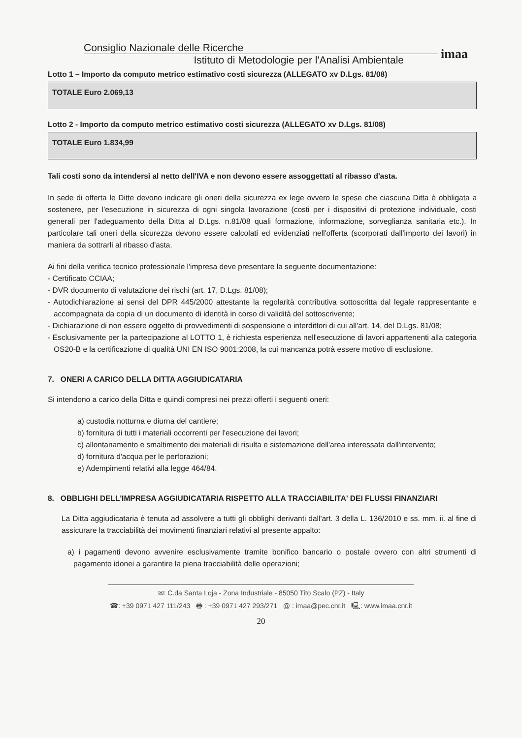Consiglio Nazionale delle Ricerche
Istituto di Metodologie per l'Analisi Ambientale
imaa
Lotto 1 – Importo da computo metrico estimativo costi sicurezza (ALLEGATO xv D.Lgs. 81/08)
TOTALE Euro 2.069,13
Lotto 2 - Importo da computo metrico estimativo costi sicurezza (ALLEGATO xv D.Lgs. 81/08)
TOTALE Euro 1.834,99
Tali costi sono da intendersi al netto dell'IVA e non devono essere assoggettati al ribasso d'asta.
In sede di offerta le Ditte devono indicare gli oneri della sicurezza ex lege ovvero le spese che ciascuna Ditta è obbligata a sostenere, per l'esecuzione in sicurezza di ogni singola lavorazione (costi per i dispositivi di protezione individuale, costi generali per l'adeguamento della Ditta al D.Lgs. n.81/08 quali formazione, informazione, sorveglianza sanitaria etc.). In particolare tali oneri della sicurezza devono essere calcolati ed evidenziati nell'offerta (scorporati dall'importo dei lavori) in maniera da sottrarli al ribasso d'asta.
Ai fini della verifica tecnico professionale l'impresa deve presentare la seguente documentazione:
- Certificato CCIAA;
- DVR documento di valutazione dei rischi (art. 17, D.Lgs. 81/08);
- Autodichiarazione ai sensi del DPR 445/2000 attestante la regolarità contributiva sottoscritta dal legale rappresentante e accompagnata da copia di un documento di identità in corso di validità del sottoscrivente;
- Dichiarazione di non essere oggetto di provvedimenti di sospensione o interdittori di cui all'art. 14, del D.Lgs. 81/08;
- Esclusivamente per la partecipazione al LOTTO 1, è richiesta esperienza nell'esecuzione di lavori appartenenti alla categoria OS20-B e la certificazione di qualità UNI EN ISO 9001:2008, la cui mancanza potrà essere motivo di esclusione.
7. ONERI A CARICO DELLA DITTA AGGIUDICATARIA
Si intendono a carico della Ditta e quindi compresi nei prezzi offerti i seguenti oneri:
a) custodia notturna e diurna del cantiere;
b) fornitura di tutti i materiali occorrenti per l'esecuzione dei lavori;
c) allontanamento e smaltimento dei materiali di risulta e sistemazione dell'area interessata dall'intervento;
d) fornitura d'acqua per le perforazioni;
e) Adempimenti relativi alla legge 464/84.
8. OBBLIGHI DELL'IMPRESA AGGIUDICATARIA RISPETTO ALLA TRACCIABILITA' DEI FLUSSI FINANZIARI
La Ditta aggiudicataria è tenuta ad assolvere a tutti gli obblighi derivanti dall'art. 3 della L. 136/2010 e ss. mm. ii. al fine di assicurare la tracciabilità dei movimenti finanziari relativi al presente appalto:
a) i pagamenti devono avvenire esclusivamente tramite bonifico bancario o postale ovvero con altri strumenti di pagamento idonei a garantire la piena tracciabilità delle operazioni;
✉: C.da Santa Loja - Zona Industriale - 85050 Tito Scalo (PZ) - Italy
☎: +39 0971 427 111/243 🖶 : +39 0971 427 293/271 @ : imaa@pec.cnr.it 🖳: www.imaa.cnr.it
20